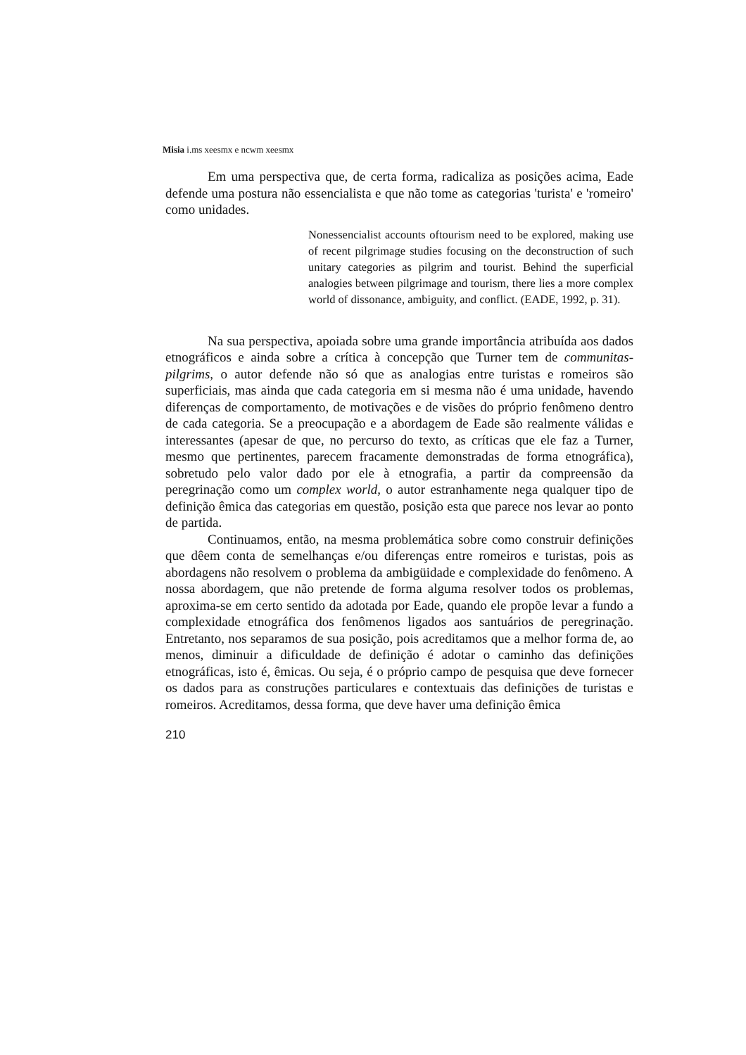Misia i.ms xeesmx e ncwm xeesmx
Em uma perspectiva que, de certa forma, radicaliza as posições acima, Eade defende uma postura não essencialista e que não tome as categorias 'turista' e 'romeiro' como unidades.
Nonessencialist accounts oftourism need to be explored, making use of recent pilgrimage studies focusing on the deconstruction of such unitary categories as pilgrim and tourist. Behind the superficial analogies between pilgrimage and tourism, there lies a more complex world of dissonance, ambiguity, and conflict. (EADE, 1992, p. 31).
Na sua perspectiva, apoiada sobre uma grande importância atribuída aos dados etnográficos e ainda sobre a crítica à concepção que Turner tem de communitas-pilgrims, o autor defende não só que as analogias entre turistas e romeiros são superficiais, mas ainda que cada categoria em si mesma não é uma unidade, havendo diferenças de comportamento, de motivações e de visões do próprio fenômeno dentro de cada categoria. Se a preocupação e a abordagem de Eade são realmente válidas e interessantes (apesar de que, no percurso do texto, as críticas que ele faz a Turner, mesmo que pertinentes, parecem fracamente demonstradas de forma etnográfica), sobretudo pelo valor dado por ele à etnografia, a partir da compreensão da peregrinação como um complex world, o autor estranhamente nega qualquer tipo de definição êmica das categorias em questão, posição esta que parece nos levar ao ponto de partida.
Continuamos, então, na mesma problemática sobre como construir definições que dêem conta de semelhanças e/ou diferenças entre romeiros e turistas, pois as abordagens não resolvem o problema da ambigüidade e complexidade do fenômeno. A nossa abordagem, que não pretende de forma alguma resolver todos os problemas, aproxima-se em certo sentido da adotada por Eade, quando ele propõe levar a fundo a complexidade etnográfica dos fenômenos ligados aos santuários de peregrinação. Entretanto, nos separamos de sua posição, pois acreditamos que a melhor forma de, ao menos, diminuir a dificuldade de definição é adotar o caminho das definições etnográficas, isto é, êmicas. Ou seja, é o próprio campo de pesquisa que deve fornecer os dados para as construções particulares e contextuais das definições de turistas e romeiros. Acreditamos, dessa forma, que deve haver uma definição êmica
210